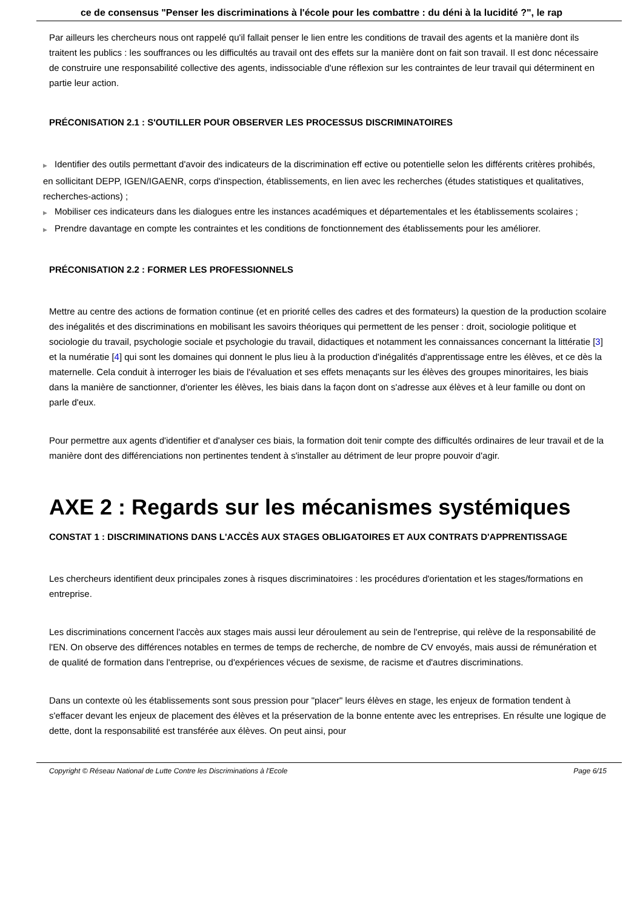ce de consensus "Penser les discriminations à l'école pour les combattre : du déni à la lucidité ?", le rap
Par ailleurs les chercheurs nous ont rappelé qu'il fallait penser le lien entre les conditions de travail des agents et la manière dont ils traitent les publics : les souffrances ou les difficultés au travail ont des effets sur la manière dont on fait son travail. Il est donc nécessaire de construire une responsabilité collective des agents, indissociable d'une réflexion sur les contraintes de leur travail qui déterminent en partie leur action.
PRÉCONISATION 2.1 : S'OUTILLER POUR OBSERVER LES PROCESSUS DISCRIMINATOIRES
▶ Identifier des outils permettant d'avoir des indicateurs de la discrimination eff ective ou potentielle selon les différents critères prohibés, en sollicitant DEPP, IGEN/IGAENR, corps d'inspection, établissements, en lien avec les recherches (études statistiques et qualitatives, recherches-actions) ;
▶ Mobiliser ces indicateurs dans les dialogues entre les instances académiques et départementales et les établissements scolaires ;
▶ Prendre davantage en compte les contraintes et les conditions de fonctionnement des établissements pour les améliorer.
PRÉCONISATION 2.2 : FORMER LES PROFESSIONNELS
Mettre au centre des actions de formation continue (et en priorité celles des cadres et des formateurs) la question de la production scolaire des inégalités et des discriminations en mobilisant les savoirs théoriques qui permettent de les penser : droit, sociologie politique et sociologie du travail, psychologie sociale et psychologie du travail, didactiques et notamment les connaissances concernant la littératie [3] et la numératie [4] qui sont les domaines qui donnent le plus lieu à la production d'inégalités d'apprentissage entre les élèves, et ce dès la maternelle. Cela conduit à interroger les biais de l'évaluation et ses effets menaçants sur les élèves des groupes minoritaires, les biais dans la manière de sanctionner, d'orienter les élèves, les biais dans la façon dont on s'adresse aux élèves et à leur famille ou dont on parle d'eux.
Pour permettre aux agents d'identifier et d'analyser ces biais, la formation doit tenir compte des difficultés ordinaires de leur travail et de la manière dont des différenciations non pertinentes tendent à s'installer au détriment de leur propre pouvoir d'agir.
AXE 2 : Regards sur les mécanismes systémiques
CONSTAT 1 : DISCRIMINATIONS DANS L'ACCÈS AUX STAGES OBLIGATOIRES ET AUX CONTRATS D'APPRENTISSAGE
Les chercheurs identifient deux principales zones à risques discriminatoires : les procédures d'orientation et les stages/formations en entreprise.
Les discriminations concernent l'accès aux stages mais aussi leur déroulement au sein de l'entreprise, qui relève de la responsabilité de l'EN. On observe des différences notables en termes de temps de recherche, de nombre de CV envoyés, mais aussi de rémunération et de qualité de formation dans l'entreprise, ou d'expériences vécues de sexisme, de racisme et d'autres discriminations.
Dans un contexte où les établissements sont sous pression pour "placer" leurs élèves en stage, les enjeux de formation tendent à s'effacer devant les enjeux de placement des élèves et la préservation de la bonne entente avec les entreprises. En résulte une logique de dette, dont la responsabilité est transférée aux élèves. On peut ainsi, pour
Copyright © Réseau National de Lutte Contre les Discriminations à l'Ecole Page 6/15